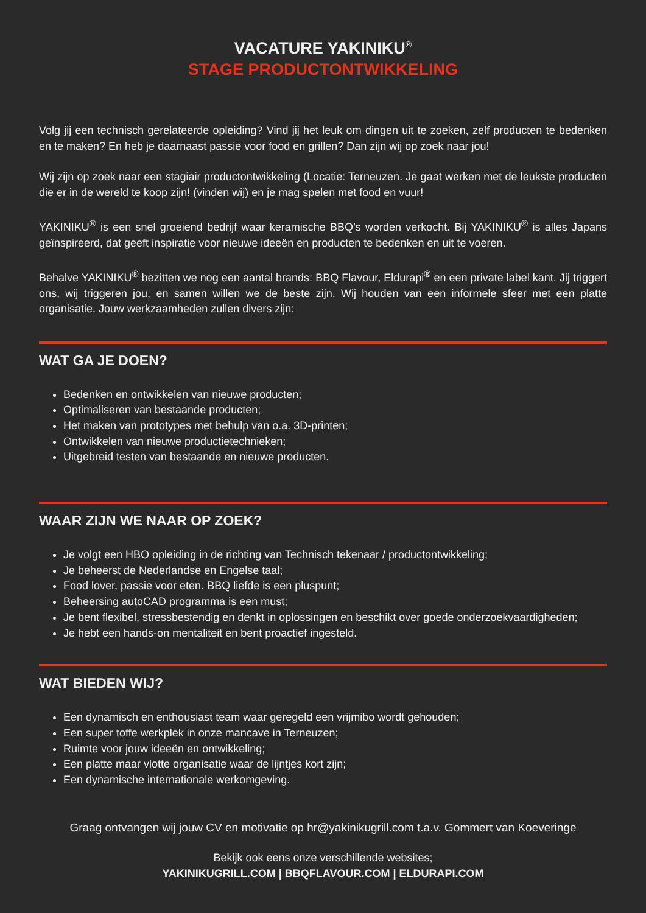VACATURE YAKINIKU<sup>®</sup>
STAGE PRODUCTONTWIKKELING
Volg jij een technisch gerelateerde opleiding? Vind jij het leuk om dingen uit te zoeken, zelf producten te bedenken en te maken? En heb je daarnaast passie voor food en grillen? Dan zijn wij op zoek naar jou!
Wij zijn op zoek naar een stagiair productontwikkeling (Locatie: Terneuzen. Je gaat werken met de leukste producten die er in de wereld te koop zijn! (vinden wij) en je mag spelen met food en vuur!
YAKINIKU<sup>®</sup> is een snel groeiend bedrijf waar keramische BBQ’s worden verkocht. Bij YAKINIKU<sup>®</sup> is alles Japans geïnspireerd, dat geeft inspiratie voor nieuwe ideeën en producten te bedenken en uit te voeren.
Behalve YAKINIKU<sup>®</sup> bezitten we nog een aantal brands: BBQ Flavour, Eldurapi<sup>®</sup> en een private label kant. Jij triggert ons, wij triggeren jou, en samen willen we de beste zijn. Wij houden van een informele sfeer met een platte organisatie. Jouw werkzaamheden zullen divers zijn:
WAT GA JE DOEN?
Bedenken en ontwikkelen van nieuwe producten;
Optimaliseren van bestaande producten;
Het maken van prototypes met behulp van o.a. 3D-printen;
Ontwikkelen van nieuwe productietechnieken;
Uitgebreid testen van bestaande en nieuwe producten.
WAAR ZIJN WE NAAR OP ZOEK?
Je volgt een HBO opleiding in de richting van Technisch tekenaar / productontwikkeling;
Je beheerst de Nederlandse en Engelse taal;
Food lover, passie voor eten. BBQ liefde is een pluspunt;
Beheersing autoCAD programma is een must;
Je bent flexibel, stressbestendig en denkt in oplossingen en beschikt over goede onderzoekvaardigheden;
Je hebt een hands-on mentaliteit en bent proactief ingesteld.
WAT BIEDEN WIJ?
Een dynamisch en enthousiast team waar geregeld een vrijmibo wordt gehouden;
Een super toffe werkplek in onze mancave in Terneuzen;
Ruimte voor jouw ideeën en ontwikkeling;
Een platte maar vlotte organisatie waar de lijntjes kort zijn;
Een dynamische internationale werkomgeving.
Graag ontvangen wij jouw CV en motivatie op hr@yakinikugrill.com t.a.v. Gommert van Koeveringe
Bekijk ook eens onze verschillende websites;
YAKINIKUGRILL.COM | BBQFLAVOUR.COM | ELDURAPI.COM